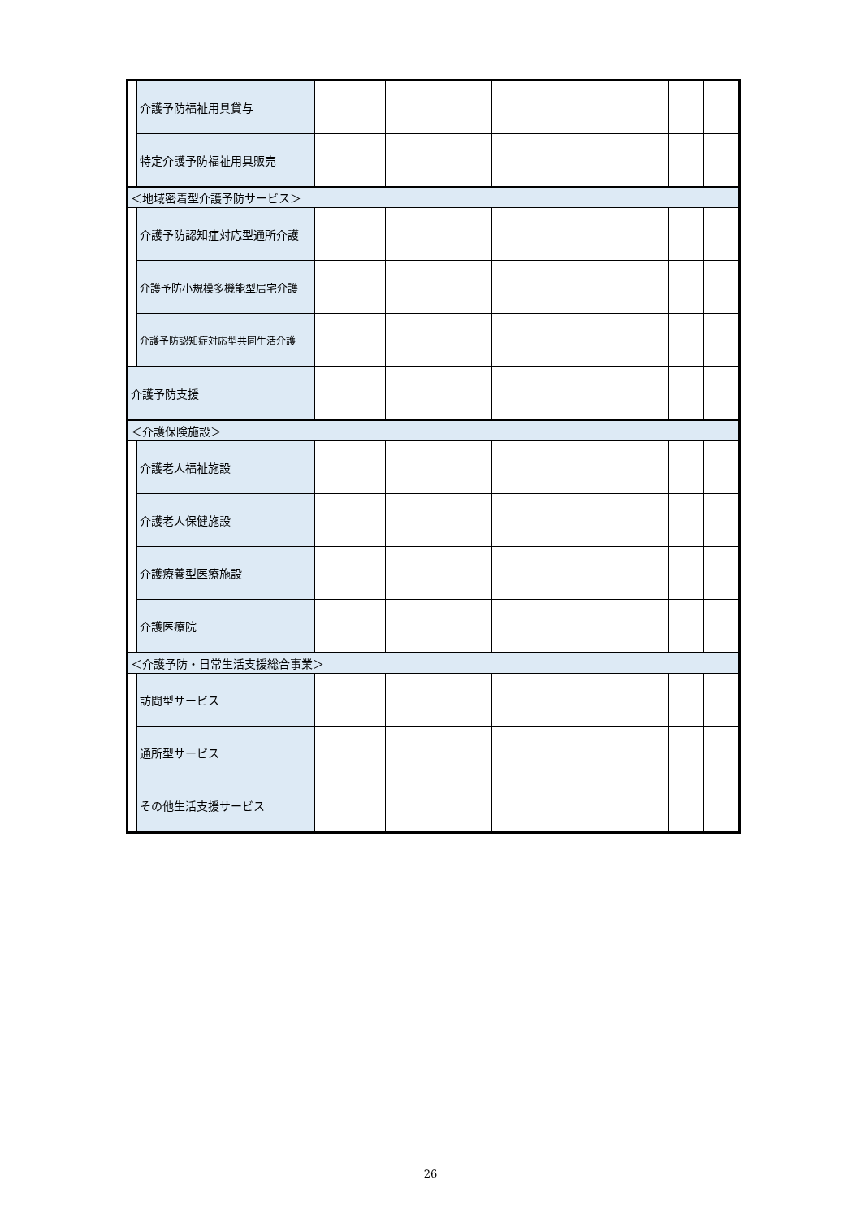| | 介護予防福祉用具貸与 | | | | | |
| | 特定介護予防福祉用具販売 | | | | | |
| ＜地域密着型介護予防サービス＞ | | | | | | |
| | 介護予防認知症対応型通所介護 | | | | | |
| | 介護予防小規模多機能型居宅介護 | | | | | |
| | 介護予防認知症対応型共同生活介護 | | | | | |
| 介護予防支援 | | | | | | |
| ＜介護保険施設＞ | | | | | | |
| | 介護老人福祉施設 | | | | | |
| | 介護老人保健施設 | | | | | |
| | 介護療養型医療施設 | | | | | |
| | 介護医療院 | | | | | |
| ＜介護予防・日常生活支援総合事業＞ | | | | | | |
| | 訪問型サービス | | | | | |
| | 通所型サービス | | | | | |
| | その他生活支援サービス | | | | | |
26